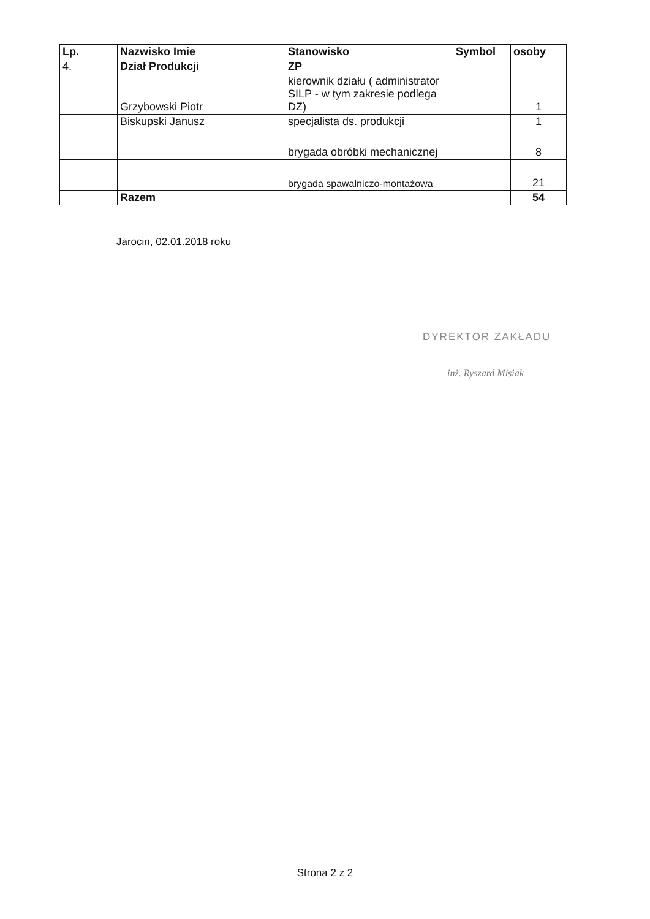| Lp. | Nazwisko Imie | Stanowisko | Symbol | osoby |
| --- | --- | --- | --- | --- |
| 4. | Dział Produkcji | ZP | | |
| | Grzybowski Piotr | kierownik działu ( administrator SILP - w tym zakresie podlega DZ) | | 1 |
| | Biskupski Janusz | specjalista ds. produkcji | | 1 |
| | | brygada obróbki mechanicznej | | 8 |
| | | brygada spawalniczo-montażowa | | 21 |
| | Razem | | | 54 |
Jarocin, 02.01.2018 roku
DYREKTOR ZAKŁADU
inż. Ryszard Misiak
Strona 2 z 2